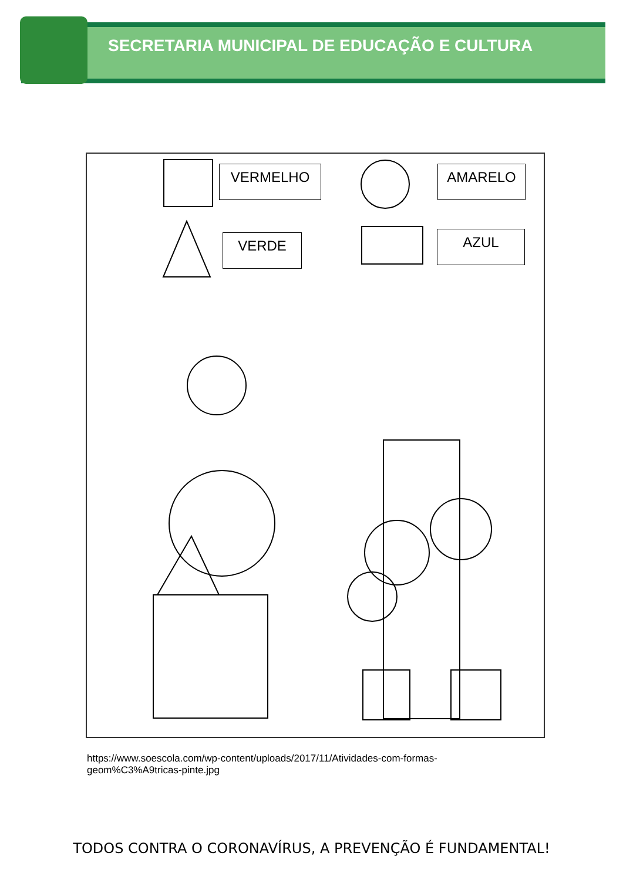SECRETARIA MUNICIPAL DE EDUCAÇÃO E CULTURA
VERMELHO AMARELO
VERDE AZUL
https://www.soescola.com/wp-content/uploads/2017/11/Atividades-com-formas-geom%C3%A9tricas-pinte.jpg
TODOS CONTRA O CORONAVÍRUS, A PREVENÇÃO É FUNDAMENTAL!